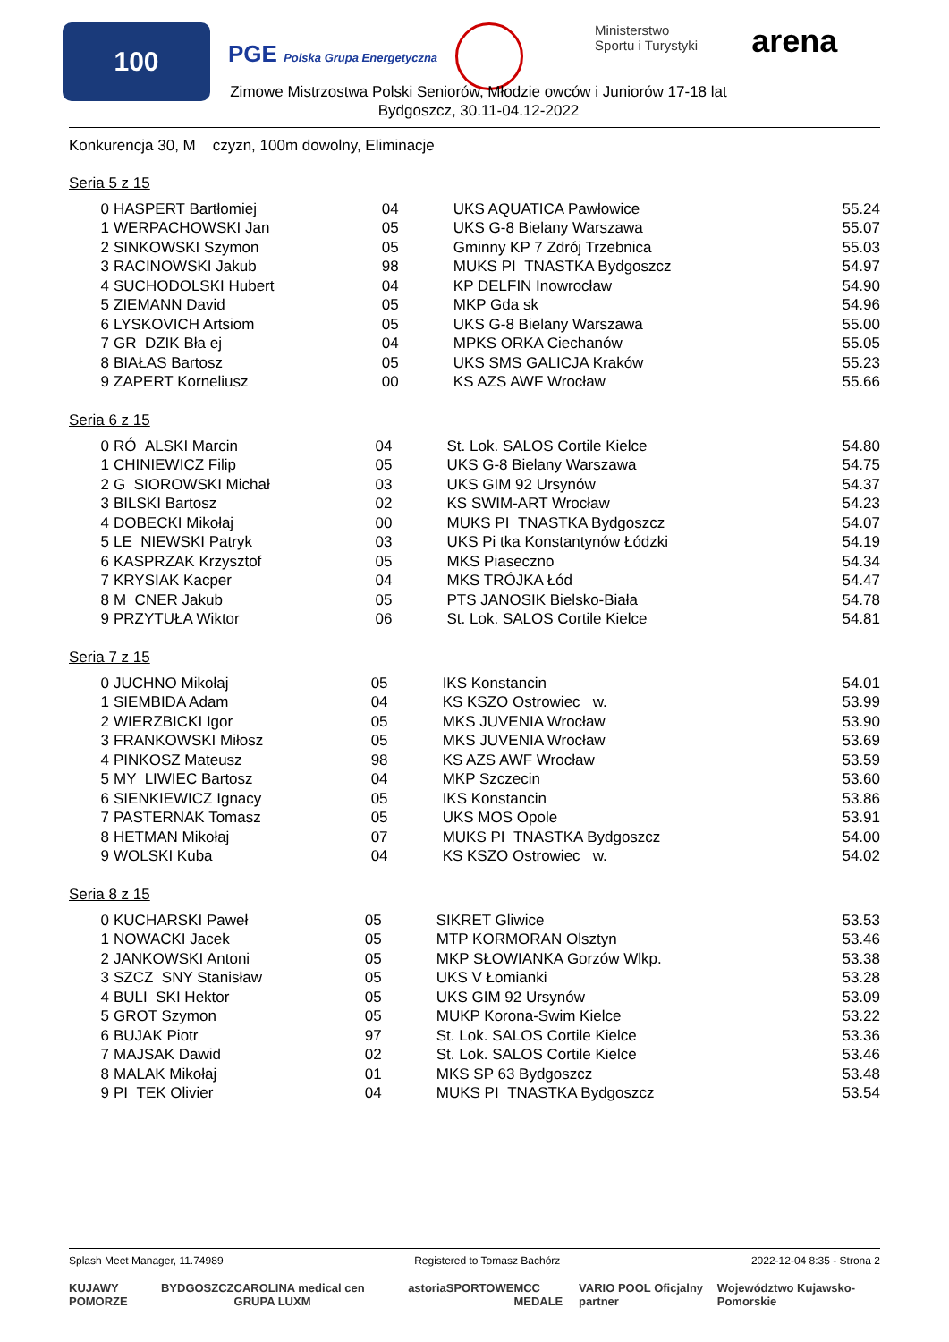100
PGE Polska Grupa Energetyczna
Ministerstwo
Sportu i Turystyki
arena
Zimowe Mistrzostwa Polski Seniorów, Młodzie owców i Juniorów 17-18 lat
Bydgoszcz, 30.11-04.12-2022
Konkurencja 30, M czyzn, 100m dowolny, Eliminacje
Seria 5 z 15
| 0 | HASPERT Bartłomiej | 04 | UKS AQUATICA Pawłowice | 55.24 |
| 1 | WERPACHOWSKI Jan | 05 | UKS G-8 Bielany Warszawa | 55.07 |
| 2 | SINKOWSKI Szymon | 05 | Gminny KP 7 Zdrój Trzebnica | 55.03 |
| 3 | RACINOWSKI Jakub | 98 | MUKS PI TNASTKA Bydgoszcz | 54.97 |
| 4 | SUCHODOLSKI Hubert | 04 | KP DELFIN Inowrocław | 54.90 |
| 5 | ZIEMANN David | 05 | MKP Gda sk | 54.96 |
| 6 | LYSKOVICH Artsiom | 05 | UKS G-8 Bielany Warszawa | 55.00 |
| 7 | GR DZIK Bła ej | 04 | MPKS ORKA Ciechanów | 55.05 |
| 8 | BIAŁAS Bartosz | 05 | UKS SMS GALICJA Kraków | 55.23 |
| 9 | ZAPERT Korneliusz | 00 | KS AZS AWF Wrocław | 55.66 |
Seria 6 z 15
| 0 | RÓ ALSKI Marcin | 04 | St. Lok. SALOS Cortile Kielce | 54.80 |
| 1 | CHINIEWICZ Filip | 05 | UKS G-8 Bielany Warszawa | 54.75 |
| 2 | G SIOROWSKI Michał | 03 | UKS GIM 92 Ursynów | 54.37 |
| 3 | BILSKI Bartosz | 02 | KS SWIM-ART Wrocław | 54.23 |
| 4 | DOBECKI Mikołaj | 00 | MUKS PI TNASTKA Bydgoszcz | 54.07 |
| 5 | LE NIEWSKI Patryk | 03 | UKS Pi tka Konstantynów Łódzki | 54.19 |
| 6 | KASPRZAK Krzysztof | 05 | MKS Piaseczno | 54.34 |
| 7 | KRYSIAK Kacper | 04 | MKS TRÓJKA Łód | 54.47 |
| 8 | M CNER Jakub | 05 | PTS JANOSIK Bielsko-Biała | 54.78 |
| 9 | PRZYTUŁA Wiktor | 06 | St. Lok. SALOS Cortile Kielce | 54.81 |
Seria 7 z 15
| 0 | JUCHNO Mikołaj | 05 | IKS Konstancin | 54.01 |
| 1 | SIEMBIDA Adam | 04 | KS KSZO Ostrowiec w. | 53.99 |
| 2 | WIERZBICKI Igor | 05 | MKS JUVENIA Wrocław | 53.90 |
| 3 | FRANKOWSKI Miłosz | 05 | MKS JUVENIA Wrocław | 53.69 |
| 4 | PINKOSZ Mateusz | 98 | KS AZS AWF Wrocław | 53.59 |
| 5 | MY LIWIEC Bartosz | 04 | MKP Szczecin | 53.60 |
| 6 | SIENKIEWICZ Ignacy | 05 | IKS Konstancin | 53.86 |
| 7 | PASTERNAK Tomasz | 05 | UKS MOS Opole | 53.91 |
| 8 | HETMAN Mikołaj | 07 | MUKS PI TNASTKA Bydgoszcz | 54.00 |
| 9 | WOLSKI Kuba | 04 | KS KSZO Ostrowiec w. | 54.02 |
Seria 8 z 15
| 0 | KUCHARSKI Paweł | 05 | SIKRET Gliwice | 53.53 |
| 1 | NOWACKI Jacek | 05 | MTP KORMORAN Olsztyn | 53.46 |
| 2 | JANKOWSKI Antoni | 05 | MKP SŁOWIANKA Gorzów Wlkp. | 53.38 |
| 3 | SZCZ SNY Stanisław | 05 | UKS V Łomianki | 53.28 |
| 4 | BULI SKI Hektor | 05 | UKS GIM 92 Ursynów | 53.09 |
| 5 | GROT Szymon | 05 | MUKP Korona-Swim Kielce | 53.22 |
| 6 | BUJAK Piotr | 97 | St. Lok. SALOS Cortile Kielce | 53.36 |
| 7 | MAJSAK Dawid | 02 | St. Lok. SALOS Cortile Kielce | 53.46 |
| 8 | MALAK Mikołaj | 01 | MKS SP 63 Bydgoszcz | 53.48 |
| 9 | PI TEK Olivier | 04 | MUKS PI TNASTKA Bydgoszcz | 53.54 |
Splash Meet Manager, 11.74989 Registered to Tomasz Bachórz 2022-12-04 8:35 - Strona 2
KUJAWY POMORZE BYDGOSZCZ CAROLINA medical cen GRUPA LUXM astoria SPORTOWE MCC MEDALE VARIO POOL Oficjalny partner Województwo Kujawsko-Pomorskie